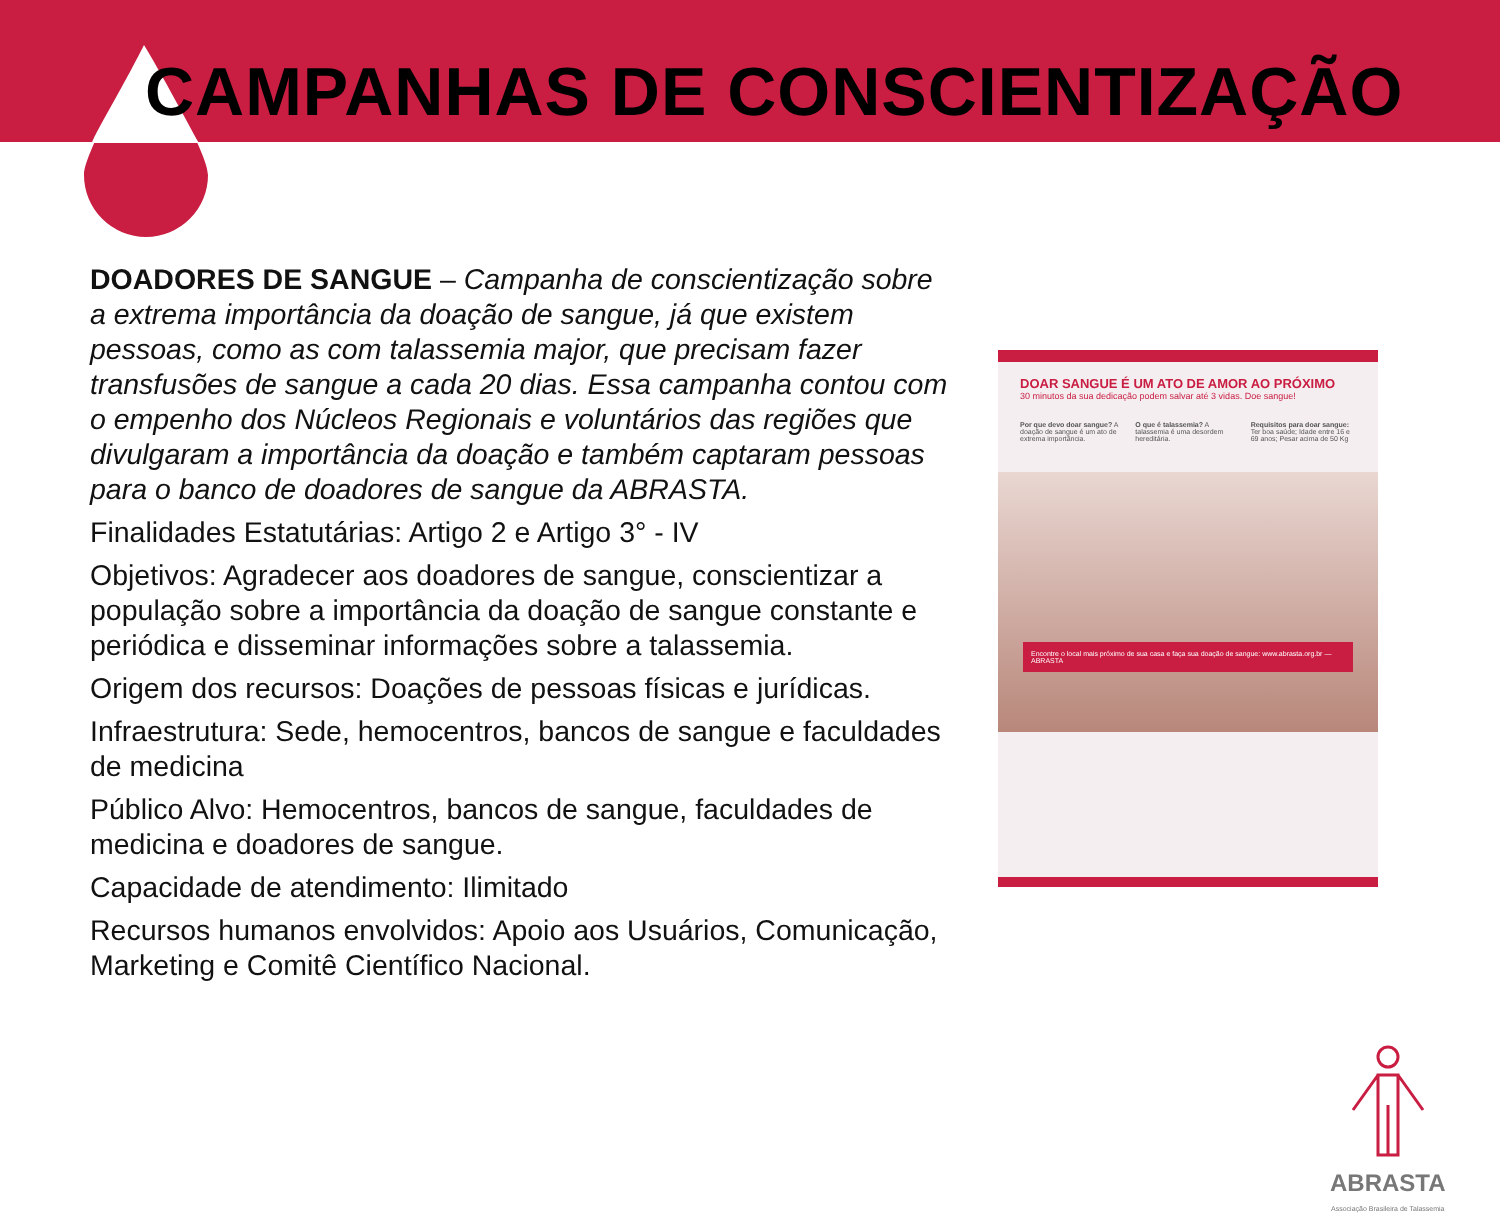CAMPANHAS DE CONSCIENTIZAÇÃO
DOADORES DE SANGUE – Campanha de conscientização sobre a extrema importância da doação de sangue, já que existem pessoas, como as com talassemia major, que precisam fazer transfusões de sangue a cada 20 dias. Essa campanha contou com o empenho dos Núcleos Regionais e voluntários das regiões que divulgaram a importância da doação e também captaram pessoas para o banco de doadores de sangue da ABRASTA.
Finalidades Estatutárias: Artigo 2 e Artigo 3° - IV
Objetivos: Agradecer aos doadores de sangue, conscientizar a população sobre a importância da doação de sangue constante e periódica e disseminar informações sobre a talassemia.
Origem dos recursos: Doações de pessoas físicas e jurídicas.
Infraestrutura: Sede, hemocentros, bancos de sangue e faculdades de medicina
Público Alvo: Hemocentros, bancos de sangue, faculdades de medicina e doadores de sangue.
Capacidade de atendimento: Ilimitado
Recursos humanos envolvidos: Apoio aos Usuários, Comunicação, Marketing e Comitê Científico Nacional.
DOAR SANGUE É UM ATO DE AMOR AO PRÓXIMO
30 minutos da sua dedicação podem salvar até 3 vidas. Doe sangue!
Por que devo doar sangue? A doação de sangue é um ato de extrema importância.
O que é talassemia? A talassemia é uma desordem hereditária.
Requisitos para doar sangue: Ter boa saúde; Idade entre 16 e 69 anos; Pesar acima de 50 Kg
Encontre o local mais próximo de sua casa e faça sua doação de sangue: www.abrasta.org.br — ABRASTA
ABRASTA
Associação Brasileira de Talassemia